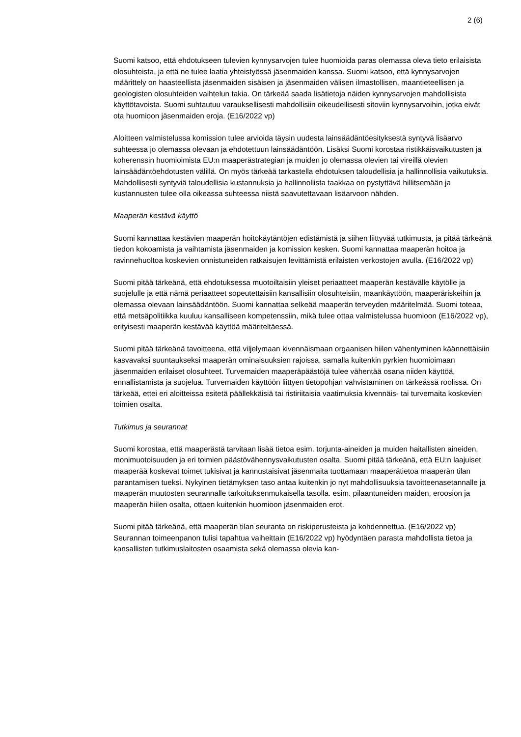2 (6)
Suomi katsoo, että ehdotukseen tulevien kynnysarvojen tulee huomioida paras olemassa oleva tieto erilaisista olosuhteista, ja että ne tulee laatia yhteistyössä jäsenmaiden kanssa. Suomi katsoo, että kynnysarvojen määrittely on haasteellista jäsenmaiden sisäisen ja jäsenmaiden välisen ilmastollisen, maantieteellisen ja geologisten olosuhteiden vaihtelun takia. On tärkeää saada lisätietoja näiden kynnysarvojen mahdollisista käyttötavoista. Suomi suhtautuu varauksellisesti mahdollisiin oikeudellisesti sitoviin kynnysarvoihin, jotka eivät ota huomioon jäsenmaiden eroja. (E16/2022 vp)
Aloitteen valmistelussa komission tulee arvioida täysin uudesta lainsäädäntöesityksestä syntyvä lisäarvo suhteessa jo olemassa olevaan ja ehdotettuun lainsäädäntöön. Lisäksi Suomi korostaa ristikkäisvaikutusten ja koherenssin huomioimista EU:n maaperästrategian ja muiden jo olemassa olevien tai vireillä olevien lainsäädäntöehdotusten välillä. On myös tärkeää tarkastella ehdotuksen taloudellisia ja hallinnollisia vaikutuksia. Mahdollisesti syntyviä taloudellisia kustannuksia ja hallinnollista taakkaa on pystyttävä hillitsemään ja kustannusten tulee olla oikeassa suhteessa niistä saavutettavaan lisäarvoon nähden.
Maaperän kestävä käyttö
Suomi kannattaa kestävien maaperän hoitokäytäntöjen edistämistä ja siihen liittyvää tutkimusta, ja pitää tärkeänä tiedon kokoamista ja vaihtamista jäsenmaiden ja komission kesken. Suomi kannattaa maaperän hoitoa ja ravinnehuoltoa koskevien onnistuneiden ratkaisujen levittämistä erilaisten verkostojen avulla. (E16/2022 vp)
Suomi pitää tärkeänä, että ehdotuksessa muotoiltaisiin yleiset periaatteet maaperän kestävälle käytölle ja suojelulle ja että nämä periaatteet sopeutettaisiin kansallisiin olosuhteisiin, maankäyttöön, maaperäriskeihin ja olemassa olevaan lainsäädäntöön. Suomi kannattaa selkeää maaperän terveyden määritelmää. Suomi toteaa, että metsäpolitiikka kuuluu kansalliseen kompetenssiin, mikä tulee ottaa valmistelussa huomioon (E16/2022 vp), erityisesti maaperän kestävää käyttöä määriteltäessä.
Suomi pitää tärkeänä tavoitteena, että viljelymaan kivennäismaan orgaanisen hiilen vähentyminen käännettäisiin kasvavaksi suuntaukseksi maaperän ominaisuuksien rajoissa, samalla kuitenkin pyrkien huomioimaan jäsenmaiden erilaiset olosuhteet. Turvemaiden maaperäpäästöjä tulee vähentää osana niiden käyttöä, ennallistamista ja suojelua. Turvemaiden käyttöön liittyen tietopohjan vahvistaminen on tärkeässä roolissa. On tärkeää, ettei eri aloitteissa esitetä päällekkäisiä tai ristiriitaisia vaatimuksia kivennäis- tai turvemaita koskevien toimien osalta.
Tutkimus ja seurannat
Suomi korostaa, että maaperästä tarvitaan lisää tietoa esim. torjunta-aineiden ja muiden haitallisten aineiden, monimuotoisuuden ja eri toimien päästövähennysvaikutusten osalta. Suomi pitää tärkeänä, että EU:n laajuiset maaperää koskevat toimet tukisivat ja kannustaisivat jäsenmaita tuottamaan maaperätietoa maaperän tilan parantamisen tueksi. Nykyinen tietämyksen taso antaa kuitenkin jo nyt mahdollisuuksia tavoitteenasetannalle ja maaperän muutosten seurannalle tarkoituksenmukaisella tasolla. esim. pilaantuneiden maiden, eroosion ja maaperän hiilen osalta, ottaen kuitenkin huomioon jäsenmaiden erot.
Suomi pitää tärkeänä, että maaperän tilan seuranta on riskiperusteista ja kohdennettua. (E16/2022 vp) Seurannan toimeenpanon tulisi tapahtua vaiheittain (E16/2022 vp) hyödyntäen parasta mahdollista tietoa ja kansallisten tutkimuslaitosten osaamista sekä olemassa olevia kan-